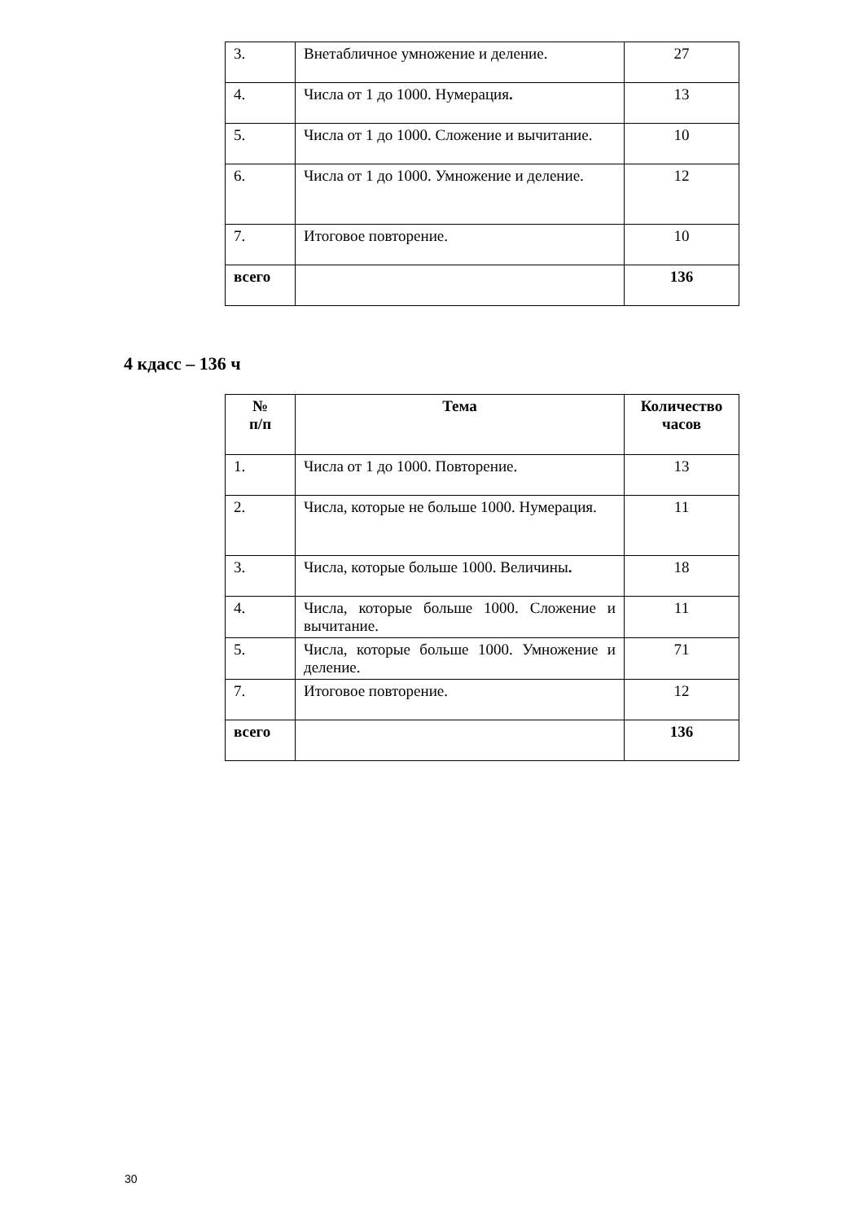| 3. | Внетабличное умножение и деление. | 27 |
| 4. | Числа от 1 до 1000. Нумерация . | 13 |
| 5. | Числа от 1 до 1000. Сложение и вычитание. | 10 |
| 6. | Числа от 1 до 1000. Умножение и деление. | 12 |
| 7. | Итоговое повторение. | 10 |
| всего | | 136 |
4 кдасс – 136 ч
| № п/п | Тема | Количество часов |
| --- | --- | --- |
| 1. | Числа от 1 до 1000. Повторение. | 13 |
| 2. | Числа, которые не больше 1000. Нумерация. | 11 |
| 3. | Числа, которые больше 1000. Величины . | 18 |
| 4. | Числа, которые больше 1000. Сложение и вычитание. | 11 |
| 5. | Числа, которые больше 1000. Умножение и деление. | 71 |
| 7. | Итоговое повторение. | 12 |
| всего | | 136 |
30